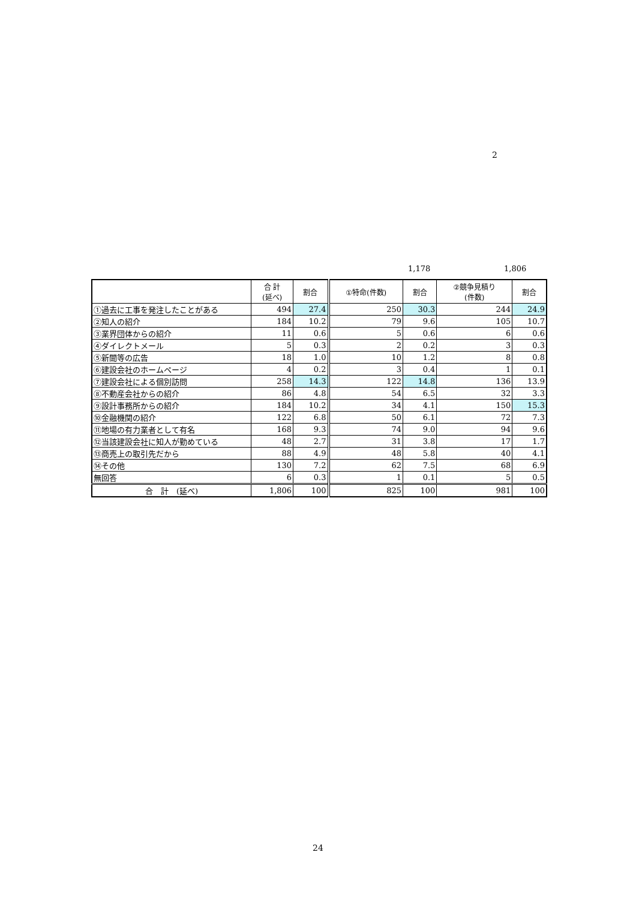2
1,178 1,806
| | 合 計 (延べ) | 割合 | ①特命(件数) | 割合 | ②競争見積り (件数) | 割合 |
| --- | --- | --- | --- | --- | --- | --- |
| ①過去に工事を発注したことがある | 494 | 27.4 | 250 | 30.3 | 244 | 24.9 |
| ②知人の紹介 | 184 | 10.2 | 79 | 9.6 | 105 | 10.7 |
| ③業界団体からの紹介 | 11 | 0.6 | 5 | 0.6 | 6 | 0.6 |
| ④ダイレクトメール | 5 | 0.3 | 2 | 0.2 | 3 | 0.3 |
| ⑤新聞等の広告 | 18 | 1.0 | 10 | 1.2 | 8 | 0.8 |
| ⑥建設会社のホームページ | 4 | 0.2 | 3 | 0.4 | 1 | 0.1 |
| ⑦建設会社による個別訪問 | 258 | 14.3 | 122 | 14.8 | 136 | 13.9 |
| ⑧不動産会社からの紹介 | 86 | 4.8 | 54 | 6.5 | 32 | 3.3 |
| ⑨設計事務所からの紹介 | 184 | 10.2 | 34 | 4.1 | 150 | 15.3 |
| ⑩金融機関の紹介 | 122 | 6.8 | 50 | 6.1 | 72 | 7.3 |
| ⑪地場の有力業者として有名 | 168 | 9.3 | 74 | 9.0 | 94 | 9.6 |
| ⑫当該建設会社に知人が勤めている | 48 | 2.7 | 31 | 3.8 | 17 | 1.7 |
| ⑬商売上の取引先だから | 88 | 4.9 | 48 | 5.8 | 40 | 4.1 |
| ⑭その他 | 130 | 7.2 | 62 | 7.5 | 68 | 6.9 |
| 無回答 | 6 | 0.3 | 1 | 0.1 | 5 | 0.5 |
| 合 計 (延べ) | 1,806 | 100 | 825 | 100 | 981 | 100 |
24